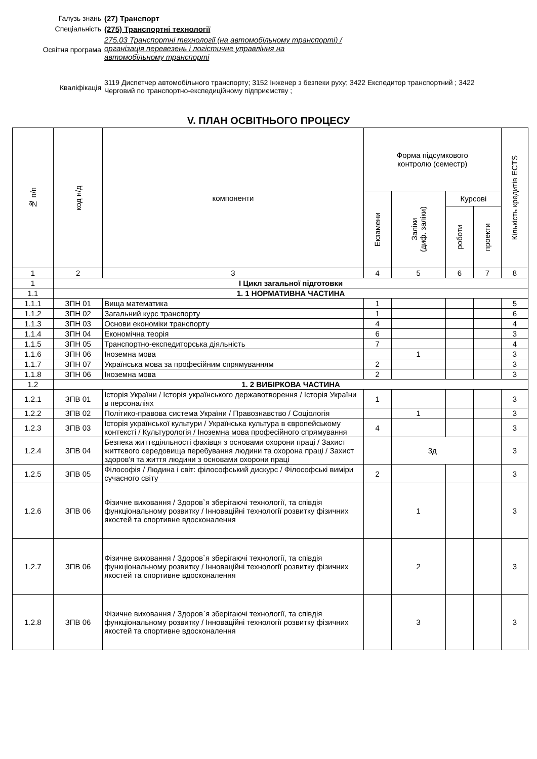Галузь знань (27) Транспорт
Спеціальність (275) Транспортні технології
Освітня програма
275.03 Транспортні технології (на автомобільному транспорті) / організація перевезень і логістичне управління на автомобільному транспорті
Кваліфікація
3119 Диспетчер автомобільного транспорту; 3152 Інженер з безпеки руху; 3422 Експедитор транспортний ; 3422 Черговий по транспортно-експедиційному підприємству ;
V. ПЛАН ОСВІТНЬОГО ПРОЦЕСУ
| № п/п | код н/д | компоненти | Форма підсумкового контролю (семестр) | | | | Кількість кредитів ECTS |
| --- | --- | --- | --- | --- | --- | --- | --- |
| | | | Екзамени | Заліки (диф. заліки) | Курсові | | |
| | | | | | роботи | проекти | |
| 1 | 2 | 3 | 4 | 5 | 6 | 7 | 8 |
| 1 | І Цикл загальної підготовки | | | | | | |
| 1.1 | 1. 1 НОРМАТИВНА ЧАСТИНА | | | | | | |
| 1.1.1 | ЗПН 01 | Вища математика | 1 | | | | 5 |
| 1.1.2 | ЗПН 02 | Загальний курс транспорту | 1 | | | | 6 |
| 1.1.3 | ЗПН 03 | Основи економіки транспорту | 4 | | | | 4 |
| 1.1.4 | ЗПН 04 | Економічна теорія | 6 | | | | 3 |
| 1.1.5 | ЗПН 05 | Транспортно-експедиторська діяльність | 7 | | | | 4 |
| 1.1.6 | ЗПН 06 | Іноземна мова | | 1 | | | 3 |
| 1.1.7 | ЗПН 07 | Українська мова за професійним спрямуванням | 2 | | | | 3 |
| 1.1.8 | ЗПН 06 | Іноземна мова | 2 | | | | 3 |
| 1.2 | 1. 2 ВИБІРКОВА ЧАСТИНА | | | | | | |
| 1.2.1 | ЗПВ 01 | Історія України / Історія українського державотворення / Історія України в персоналіях | 1 | | | | 3 |
| 1.2.2 | ЗПВ 02 | Політико-правова система України / Правознавство / Соціологія | | 1 | | | 3 |
| 1.2.3 | ЗПВ 03 | Історія української культури / Українська культура в європейському контексті / Культурологія / Іноземна мова професійного спрямування | 4 | | | | 3 |
| 1.2.4 | ЗПВ 04 | Безпека життєдіяльності фахівця з основами охорони праці / Захист життєвого середовища перебування людини та охорона праці / Захист здоров'я та життя людини з основами охорони праці | | 3д | | | 3 |
| 1.2.5 | ЗПВ 05 | Філософія / Людина і світ: філософський дискурс / Філософські виміри сучасного світу | 2 | | | | 3 |
| 1.2.6 | ЗПВ 06 | Фізичне виховання / Здоров`я зберігаючі технології, та співдія функціональному розвитку / Інноваційні технології розвитку фізичних якостей та спортивне вдосконалення | | 1 | | | 3 |
| 1.2.7 | ЗПВ 06 | Фізичне виховання / Здоров`я зберігаючі технології, та співдія функціональному розвитку / Інноваційні технології розвитку фізичних якостей та спортивне вдосконалення | | 2 | | | 3 |
| 1.2.8 | ЗПВ 06 | Фізичне виховання / Здоров`я зберігаючі технології, та співдія функціональному розвитку / Інноваційні технології розвитку фізичних якостей та спортивне вдосконалення | | 3 | | | 3 |